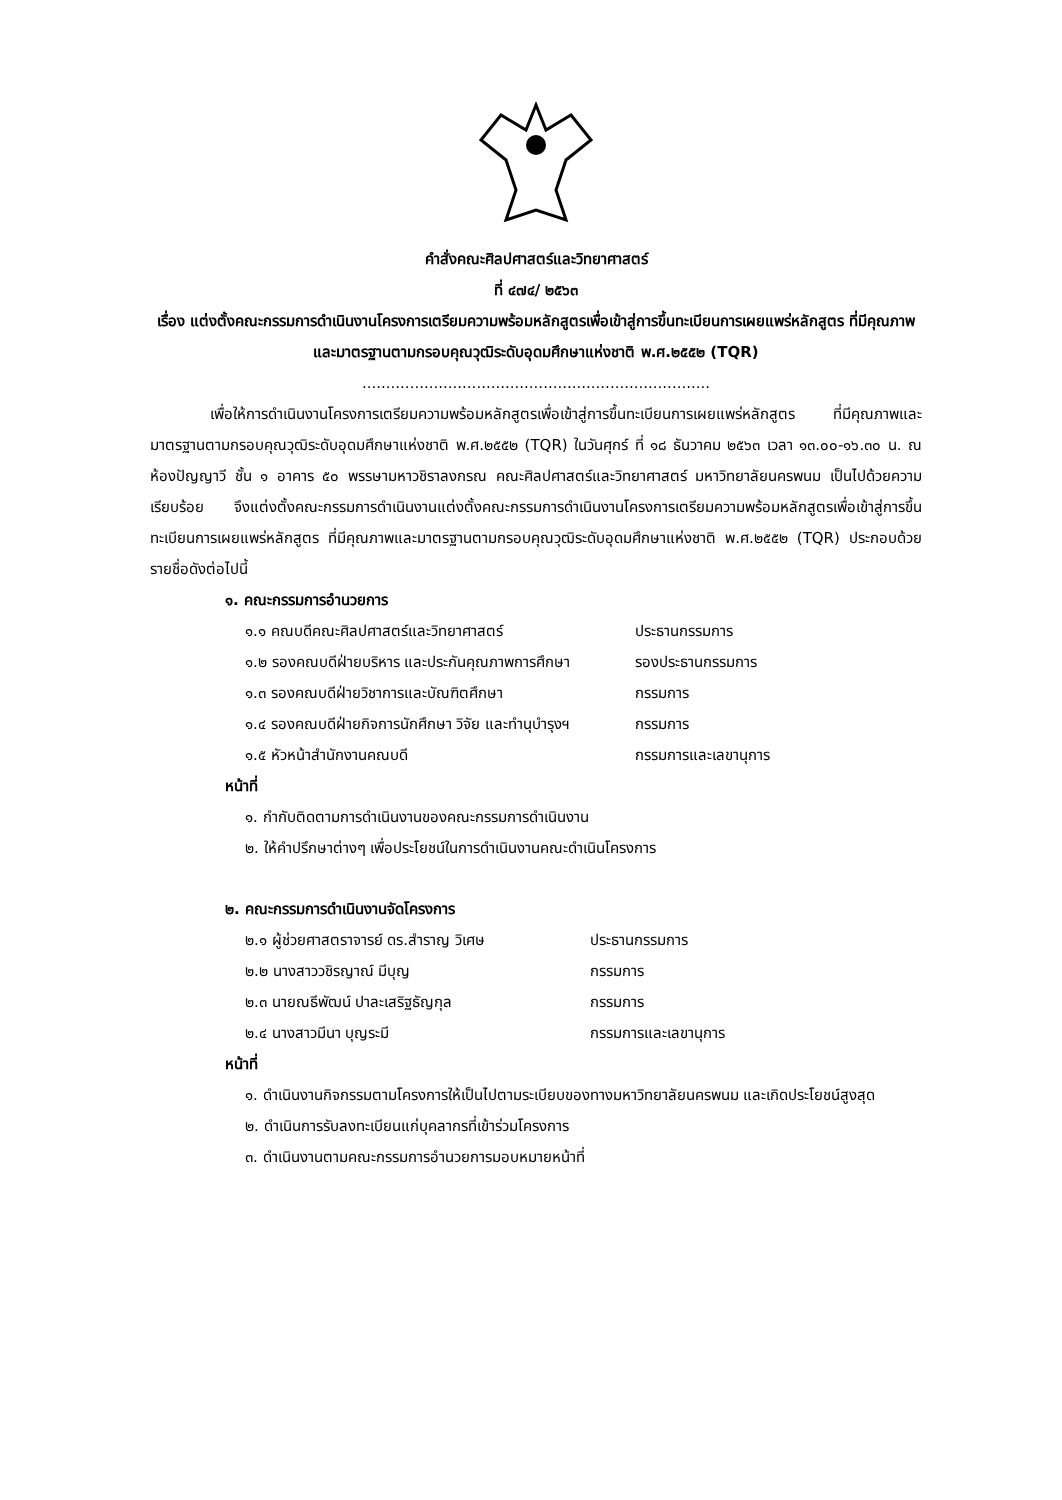คำสั่งคณะศิลปศาสตร์และวิทยาศาสตร์
ที่ ๔๗๔/ ๒๕๖๓
เรื่อง แต่งตั้งคณะกรรมการดำเนินงานโครงการเตรียมความพร้อมหลักสูตรเพื่อเข้าสู่การขึ้นทะเบียนการเผยแพร่หลักสูตร ที่มีคุณภาพและมาตรฐานตามกรอบคุณวุฒิระดับอุดมศึกษาแห่งชาติ พ.ศ.๒๕๕๒ (TQR)
.........................................................................
เพื่อให้การดำเนินงานโครงการเตรียมความพร้อมหลักสูตรเพื่อเข้าสู่การขึ้นทะเบียนการเผยแพร่หลักสูตร ที่มีคุณภาพและมาตรฐานตามกรอบคุณวุฒิระดับอุดมศึกษาแห่งชาติ พ.ศ.๒๕๕๒ (TQR) ในวันศุกร์ ที่ ๑๘ ธันวาคม ๒๕๖๓ เวลา ๑๓.๐๐-๑๖.๓๐ น. ณ ห้องปัญญาวี ชั้น ๑ อาคาร ๕๐ พรรษามหาวชิราลงกรณ คณะศิลปศาสตร์และวิทยาศาสตร์ มหาวิทยาลัยนครพนม เป็นไปด้วยความเรียบร้อย จึงแต่งตั้งคณะกรรมการดำเนินงานแต่งตั้งคณะกรรมการดำเนินงานโครงการเตรียมความพร้อมหลักสูตรเพื่อเข้าสู่การขึ้นทะเบียนการเผยแพร่หลักสูตร ที่มีคุณภาพและมาตรฐานตามกรอบคุณวุฒิระดับอุดมศึกษาแห่งชาติ พ.ศ.๒๕๕๒ (TQR) ประกอบด้วยรายชื่อดังต่อไปนี้
๑. คณะกรรมการอำนวยการ
๑.๑ คณบดีคณะศิลปศาสตร์และวิทยาศาสตร์ ประธานกรรมการ
๑.๒ รองคณบดีฝ่ายบริหาร และประกันคุณภาพการศึกษา รองประธานกรรมการ
๑.๓ รองคณบดีฝ่ายวิชาการและบัณฑิตศึกษา กรรมการ
๑.๔ รองคณบดีฝ่ายกิจการนักศึกษา วิจัย และทำนุบำรุงฯ กรรมการ
๑.๕ หัวหน้าสำนักงานคณบดี กรรมการและเลขานุการ
หน้าที่
๑. กำกับติดตามการดำเนินงานของคณะกรรมการดำเนินงาน
๒. ให้คำปรึกษาต่างๆ เพื่อประโยชน์ในการดำเนินงานคณะดำเนินโครงการ
๒. คณะกรรมการดำเนินงานจัดโครงการ
๒.๑ ผู้ช่วยศาสตราจารย์ ดร.สำราญ วิเศษ ประธานกรรมการ
๒.๒ นางสาววชิรญาณ์ มีบุญ กรรมการ
๒.๓ นายณธีพัฒน์ ปาละเสริฐธัญกุล กรรมการ
๒.๔ นางสาวมีนา บุญระมี กรรมการและเลขานุการ
หน้าที่
๑. ดำเนินงานกิจกรรมตามโครงการให้เป็นไปตามระเบียบของทางมหาวิทยาลัยนครพนม และเกิดประโยชน์สูงสุด
๒. ดำเนินการรับลงทะเบียนแก่บุคลากรที่เข้าร่วมโครงการ
๓. ดำเนินงานตามคณะกรรมการอำนวยการมอบหมายหน้าที่